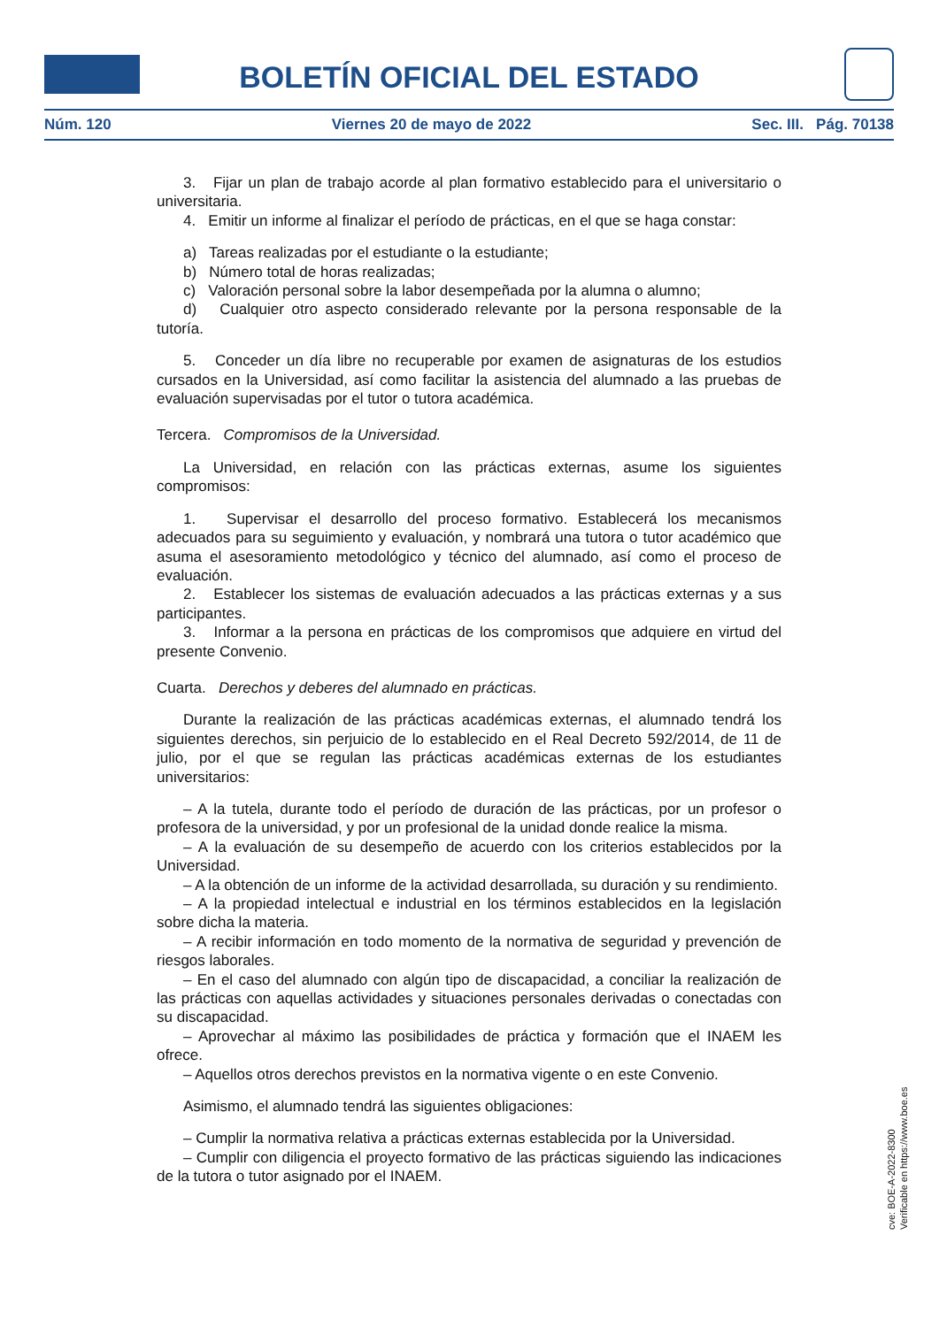BOLETÍN OFICIAL DEL ESTADO
Núm. 120 Viernes 20 de mayo de 2022 Sec. III. Pág. 70138
3. Fijar un plan de trabajo acorde al plan formativo establecido para el universitario o universitaria.
4. Emitir un informe al finalizar el período de prácticas, en el que se haga constar:
a) Tareas realizadas por el estudiante o la estudiante;
b) Número total de horas realizadas;
c) Valoración personal sobre la labor desempeñada por la alumna o alumno;
d) Cualquier otro aspecto considerado relevante por la persona responsable de la tutoría.
5. Conceder un día libre no recuperable por examen de asignaturas de los estudios cursados en la Universidad, así como facilitar la asistencia del alumnado a las pruebas de evaluación supervisadas por el tutor o tutora académica.
Tercera. Compromisos de la Universidad.
La Universidad, en relación con las prácticas externas, asume los siguientes compromisos:
1. Supervisar el desarrollo del proceso formativo. Establecerá los mecanismos adecuados para su seguimiento y evaluación, y nombrará una tutora o tutor académico que asuma el asesoramiento metodológico y técnico del alumnado, así como el proceso de evaluación.
2. Establecer los sistemas de evaluación adecuados a las prácticas externas y a sus participantes.
3. Informar a la persona en prácticas de los compromisos que adquiere en virtud del presente Convenio.
Cuarta. Derechos y deberes del alumnado en prácticas.
Durante la realización de las prácticas académicas externas, el alumnado tendrá los siguientes derechos, sin perjuicio de lo establecido en el Real Decreto 592/2014, de 11 de julio, por el que se regulan las prácticas académicas externas de los estudiantes universitarios:
– A la tutela, durante todo el período de duración de las prácticas, por un profesor o profesora de la universidad, y por un profesional de la unidad donde realice la misma.
– A la evaluación de su desempeño de acuerdo con los criterios establecidos por la Universidad.
– A la obtención de un informe de la actividad desarrollada, su duración y su rendimiento.
– A la propiedad intelectual e industrial en los términos establecidos en la legislación sobre dicha la materia.
– A recibir información en todo momento de la normativa de seguridad y prevención de riesgos laborales.
– En el caso del alumnado con algún tipo de discapacidad, a conciliar la realización de las prácticas con aquellas actividades y situaciones personales derivadas o conectadas con su discapacidad.
– Aprovechar al máximo las posibilidades de práctica y formación que el INAEM les ofrece.
– Aquellos otros derechos previstos en la normativa vigente o en este Convenio.
Asimismo, el alumnado tendrá las siguientes obligaciones:
– Cumplir la normativa relativa a prácticas externas establecida por la Universidad.
– Cumplir con diligencia el proyecto formativo de las prácticas siguiendo las indicaciones de la tutora o tutor asignado por el INAEM.
cve: BOE-A-2022-8300
Verificable en https://www.boe.es